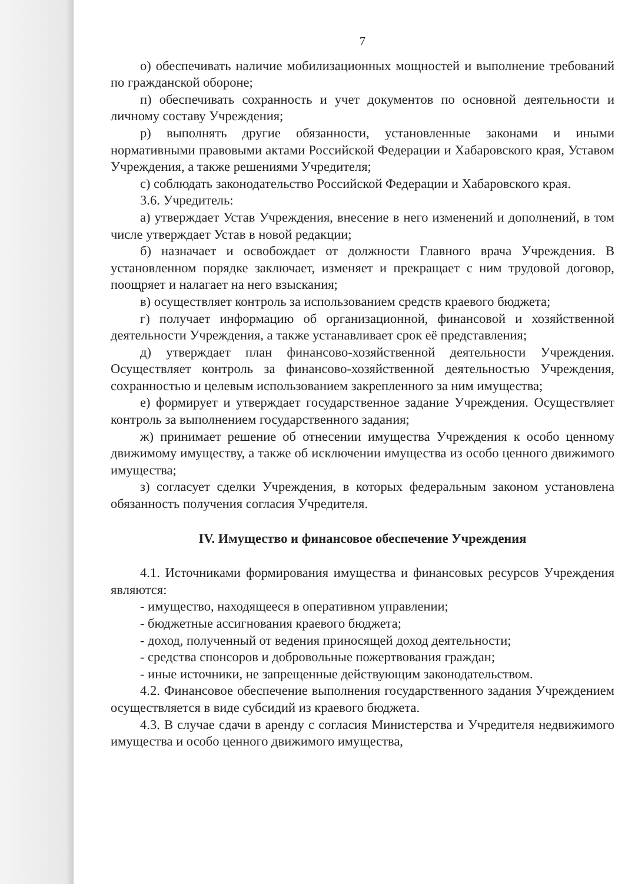7
о) обеспечивать наличие мобилизационных мощностей и выполнение требований по гражданской обороне;
п) обеспечивать сохранность и учет документов по основной деятельности и личному составу Учреждения;
р) выполнять другие обязанности, установленные законами и иными нормативными правовыми актами Российской Федерации и Хабаровского края, Уставом Учреждения, а также решениями Учредителя;
с) соблюдать законодательство Российской Федерации и Хабаровского края.
3.6. Учредитель:
а) утверждает Устав Учреждения, внесение в него изменений и дополнений, в том числе утверждает Устав в новой редакции;
б) назначает и освобождает от должности Главного врача Учреждения. В установленном порядке заключает, изменяет и прекращает с ним трудовой договор, поощряет и налагает на него взыскания;
в) осуществляет контроль за использованием средств краевого бюджета;
г) получает информацию об организационной, финансовой и хозяйственной деятельности Учреждения, а также устанавливает срок её представления;
д) утверждает план финансово-хозяйственной деятельности Учреждения. Осуществляет контроль за финансово-хозяйственной деятельностью Учреждения, сохранностью и целевым использованием закрепленного за ним имущества;
е) формирует и утверждает государственное задание Учреждения. Осуществляет контроль за выполнением государственного задания;
ж) принимает решение об отнесении имущества Учреждения к особо ценному движимому имуществу, а также об исключении имущества из особо ценного движимого имущества;
з) согласует сделки Учреждения, в которых федеральным законом установлена обязанность получения согласия Учредителя.
IV. Имущество и финансовое обеспечение Учреждения
4.1. Источниками формирования имущества и финансовых ресурсов Учреждения являются:
- имущество, находящееся в оперативном управлении;
- бюджетные ассигнования краевого бюджета;
- доход, полученный от ведения приносящей доход деятельности;
- средства спонсоров и добровольные пожертвования граждан;
- иные источники, не запрещенные действующим законодательством.
4.2. Финансовое обеспечение выполнения государственного задания Учреждением осуществляется в виде субсидий из краевого бюджета.
4.3. В случае сдачи в аренду с согласия Министерства и Учредителя недвижимого имущества и особо ценного движимого имущества,